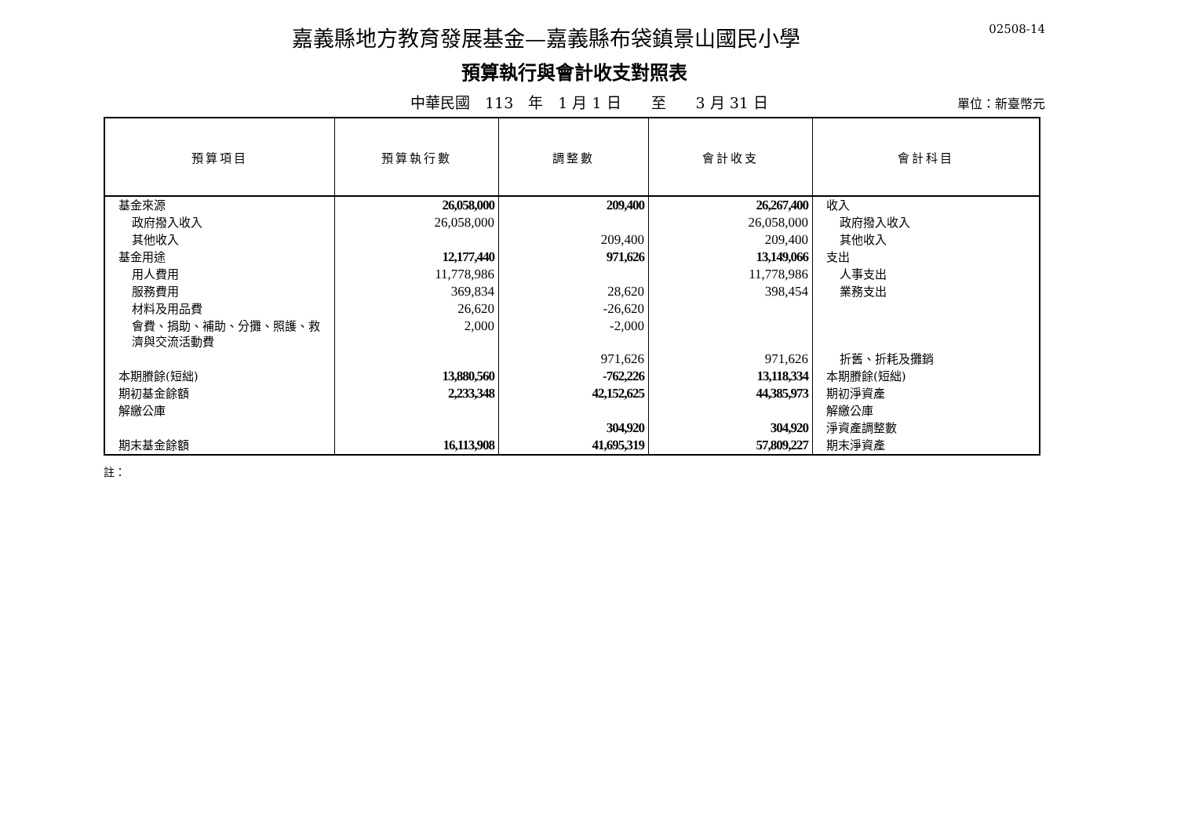02508-14
嘉義縣地方教育發展基金—嘉義縣布袋鎮景山國民小學
預算執行與會計收支對照表
中華民國　113　年　1 月 1 日　　至　　3 月 31 日
單位：新臺幣元
| 預算項目 | 預算執行數 | 調整數 | 會計收支 | 會計科目 |
| --- | --- | --- | --- | --- |
| 基金來源 | 26,058,000 | 209,400 | 26,267,400 | 收入 |
| 政府撥入收入 | 26,058,000 | | 26,058,000 | 政府撥入收入 |
| 其他收入 | | 209,400 | 209,400 | 其他收入 |
| 基金用途 | 12,177,440 | 971,626 | 13,149,066 | 支出 |
| 用人費用 | 11,778,986 | | 11,778,986 | 人事支出 |
| 服務費用 | 369,834 | 28,620 | 398,454 | 業務支出 |
| 材料及用品費 | 26,620 | -26,620 | | |
| 會費、捐助、補助、分攤、照護、救濟與交流活動費 | 2,000 | -2,000 | | |
| | | 971,626 | 971,626 | 折舊、折耗及攤銷 |
| 本期賸餘(短絀) | 13,880,560 | -762,226 | 13,118,334 | 本期賸餘(短絀) |
| 期初基金餘額 | 2,233,348 | 42,152,625 | 44,385,973 | 期初淨資產 |
| 解繳公庫 | | | | 解繳公庫 |
| | | 304,920 | 304,920 | 淨資產調整數 |
| 期末基金餘額 | 16,113,908 | 41,695,319 | 57,809,227 | 期末淨資產 |
註：